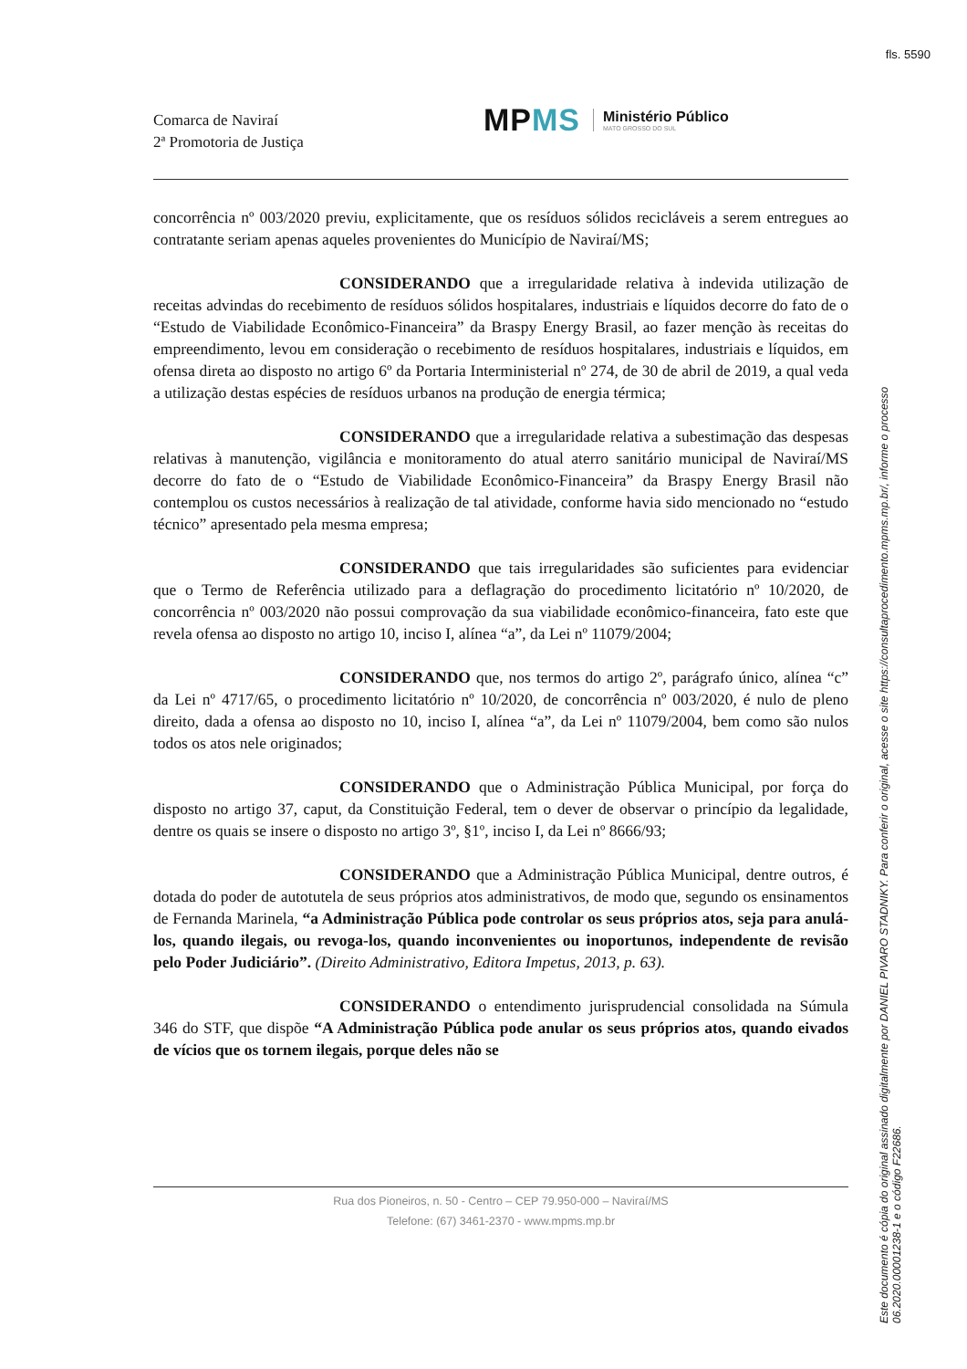fls. 5590
Comarca de Naviraí
2ª Promotoria de Justiça
MPMS
Ministério Público
MATO GROSSO DO SUL
concorrência nº 003/2020 previu, explicitamente, que os resíduos sólidos recicláveis a serem entregues ao contratante seriam apenas aqueles provenientes do Município de Naviraí/MS;
CONSIDERANDO que a irregularidade relativa à indevida utilização de receitas advindas do recebimento de resíduos sólidos hospitalares, industriais e líquidos decorre do fato de o “Estudo de Viabilidade Econômico-Financeira” da Braspy Energy Brasil, ao fazer menção às receitas do empreendimento, levou em consideração o recebimento de resíduos hospitalares, industriais e líquidos, em ofensa direta ao disposto no artigo 6º da Portaria Interministerial nº 274, de 30 de abril de 2019, a qual veda a utilização destas espécies de resíduos urbanos na produção de energia térmica;
CONSIDERANDO que a irregularidade relativa a subestimação das despesas relativas à manutenção, vigilância e monitoramento do atual aterro sanitário municipal de Naviraí/MS decorre do fato de o “Estudo de Viabilidade Econômico-Financeira” da Braspy Energy Brasil não contemplou os custos necessários à realização de tal atividade, conforme havia sido mencionado no “estudo técnico” apresentado pela mesma empresa;
CONSIDERANDO que tais irregularidades são suficientes para evidenciar que o Termo de Referência utilizado para a deflagração do procedimento licitatório nº 10/2020, de concorrência nº 003/2020 não possui comprovação da sua viabilidade econômico-financeira, fato este que revela ofensa ao disposto no artigo 10, inciso I, alínea “a”, da Lei nº 11079/2004;
CONSIDERANDO que, nos termos do artigo 2º, parágrafo único, alínea “c” da Lei nº 4717/65, o procedimento licitatório nº 10/2020, de concorrência nº 003/2020, é nulo de pleno direito, dada a ofensa ao disposto no 10, inciso I, alínea “a”, da Lei nº 11079/2004, bem como são nulos todos os atos nele originados;
CONSIDERANDO que o Administração Pública Municipal, por força do disposto no artigo 37, caput, da Constituição Federal, tem o dever de observar o princípio da legalidade, dentre os quais se insere o disposto no artigo 3º, §1º, inciso I, da Lei nº 8666/93;
CONSIDERANDO que a Administração Pública Municipal, dentre outros, é dotada do poder de autotutela de seus próprios atos administrativos, de modo que, segundo os ensinamentos de Fernanda Marinela, “a Administração Pública pode controlar os seus próprios atos, seja para anulá-los, quando ilegais, ou revoga-los, quando inconvenientes ou inoportunos, independente de revisão pelo Poder Judiciário”. (Direito Administrativo, Editora Impetus, 2013, p. 63).
CONSIDERANDO o entendimento jurisprudencial consolidada na Súmula 346 do STF, que dispõe “A Administração Pública pode anular os seus próprios atos, quando eivados de vícios que os tornem ilegais, porque deles não se
Rua dos Pioneiros, n. 50 - Centro – CEP 79.950-000 – Naviraí/MS
Telefone: (67) 3461-2370 - www.mpms.mp.br
Este documento é cópia do original assinado digitalmente por DANIEL PIVARO STADNIKY. Para conferir o original, acesse o site https://consultaprocedimento.mpms.mp.br/, informe o processo
06.2020.00001238-1 e o código F22686.